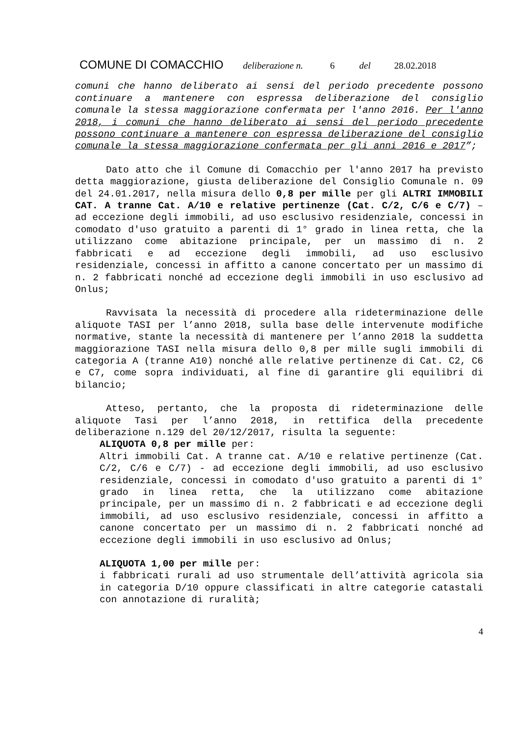COMUNE DI COMACCHIO deliberazione n. 6 del 28.02.2018
comuni che hanno deliberato ai sensi del periodo precedente possono continuare a mantenere con espressa deliberazione del consiglio comunale la stessa maggiorazione confermata per l'anno 2016. Per l'anno 2018, i comuni che hanno deliberato ai sensi del periodo precedente possono continuare a mantenere con espressa deliberazione del consiglio comunale la stessa maggiorazione confermata per gli anni 2016 e 2017”;
Dato atto che il Comune di Comacchio per l'anno 2017 ha previsto detta maggiorazione, giusta deliberazione del Consiglio Comunale n. 09 del 24.01.2017, nella misura dello 0,8 per mille per gli ALTRI IMMOBILI CAT. A tranne Cat. A/10 e relative pertinenze (Cat. C/2, C/6 e C/7) – ad eccezione degli immobili, ad uso esclusivo residenziale, concessi in comodato d'uso gratuito a parenti di 1° grado in linea retta, che la utilizzano come abitazione principale, per un massimo di n. 2 fabbricati e ad eccezione degli immobili, ad uso esclusivo residenziale, concessi in affitto a canone concertato per un massimo di n. 2 fabbricati nonché ad eccezione degli immobili in uso esclusivo ad Onlus;
Ravvisata la necessità di procedere alla rideterminazione delle aliquote TASI per l’anno 2018, sulla base delle intervenute modifiche normative, stante la necessità di mantenere per l’anno 2018 la suddetta maggiorazione TASI nella misura dello 0,8 per mille sugli immobili di categoria A (tranne A10) nonché alle relative pertinenze di Cat. C2, C6 e C7, come sopra individuati, al fine di garantire gli equilibri di bilancio;
Atteso, pertanto, che la proposta di rideterminazione delle aliquote Tasi per l’anno 2018, in rettifica della precedente deliberazione n.129 del 20/12/2017, risulta la seguente:
ALIQUOTA 0,8 per mille per:
Altri immobili Cat. A tranne cat. A/10 e relative pertinenze (Cat. C/2, C/6 e C/7) - ad eccezione degli immobili, ad uso esclusivo residenziale, concessi in comodato d'uso gratuito a parenti di 1° grado in linea retta, che la utilizzano come abitazione principale, per un massimo di n. 2 fabbricati e ad eccezione degli immobili, ad uso esclusivo residenziale, concessi in affitto a canone concertato per un massimo di n. 2 fabbricati nonché ad eccezione degli immobili in uso esclusivo ad Onlus;
ALIQUOTA 1,00 per mille per:
i fabbricati rurali ad uso strumentale dell’attività agricola sia in categoria D/10 oppure classificati in altre categorie catastali con annotazione di ruralità;
4